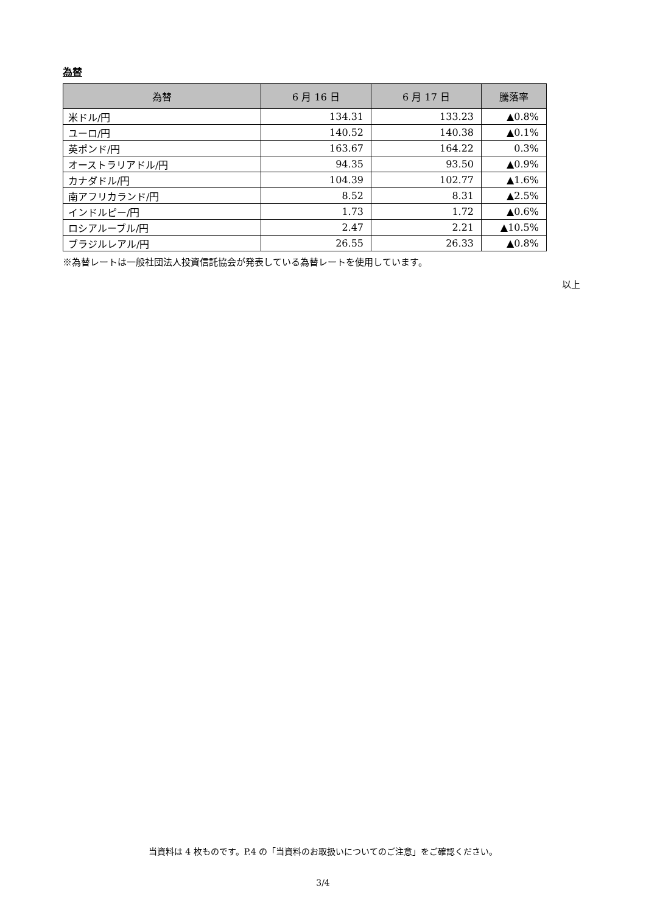為替
| 為替 | 6 月 16 日 | 6 月 17 日 | 騰落率 |
| --- | --- | --- | --- |
| 米ドル/円 | 134.31 | 133.23 | ▲0.8% |
| ユーロ/円 | 140.52 | 140.38 | ▲0.1% |
| 英ポンド/円 | 163.67 | 164.22 | 0.3% |
| オーストラリアドル/円 | 94.35 | 93.50 | ▲0.9% |
| カナダドル/円 | 104.39 | 102.77 | ▲1.6% |
| 南アフリカランド/円 | 8.52 | 8.31 | ▲2.5% |
| インドルピー/円 | 1.73 | 1.72 | ▲0.6% |
| ロシアルーブル/円 | 2.47 | 2.21 | ▲10.5% |
| ブラジルレアル/円 | 26.55 | 26.33 | ▲0.8% |
※為替レートは一般社団法人投資信託協会が発表している為替レートを使用しています。
以上
当資料は 4 枚ものです。P.4 の「当資料のお取扱いについてのご注意」をご確認ください。
3/4